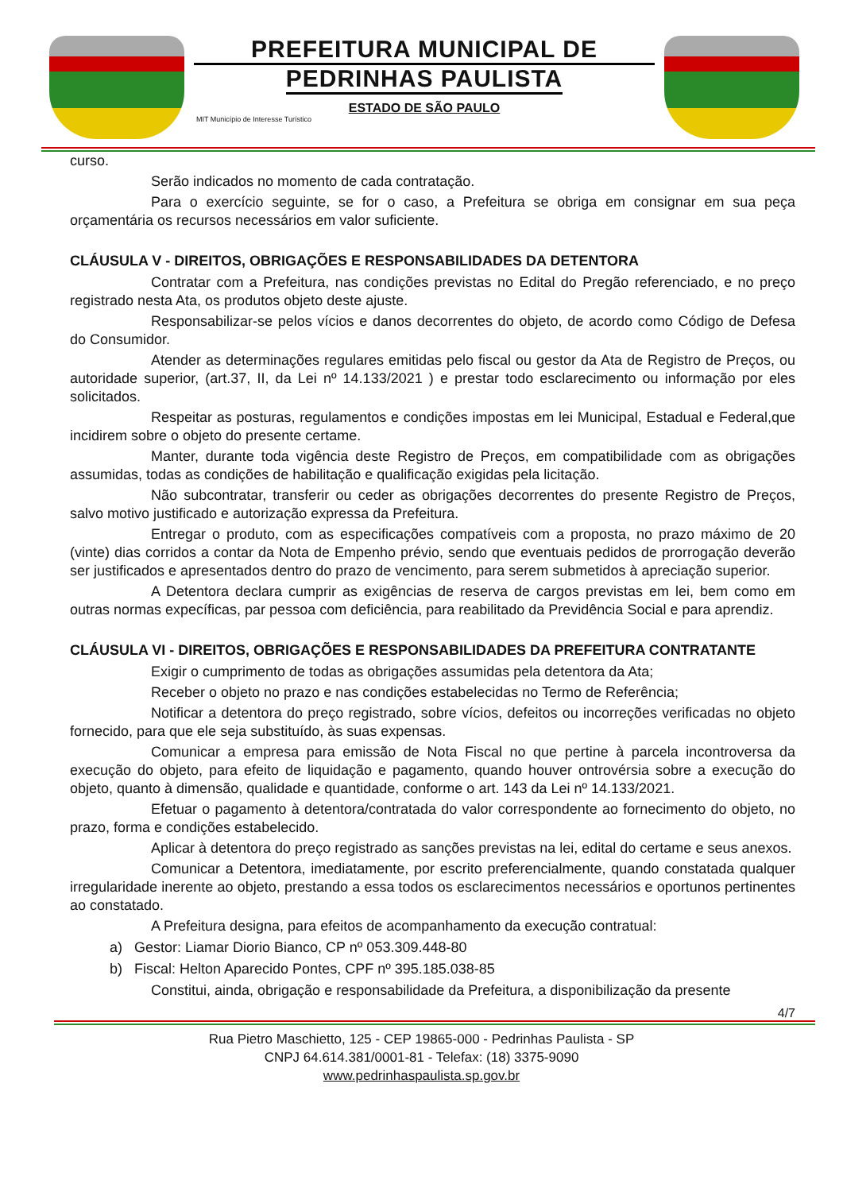PREFEITURA MUNICIPAL DE
PEDRINHAS PAULISTA
ESTADO DE SÃO PAULO
MIT Município de Interesse Turístico
curso.
Serão indicados no momento de cada contratação.
Para o exercício seguinte, se for o caso, a Prefeitura se obriga em consignar em sua peça orçamentária os recursos necessários em valor suficiente.
CLÁUSULA V - DIREITOS, OBRIGAÇÕES E RESPONSABILIDADES DA DETENTORA
Contratar com a Prefeitura, nas condições previstas no Edital do Pregão referenciado, e no preço registrado nesta Ata, os produtos objeto deste ajuste.
Responsabilizar-se pelos vícios e danos decorrentes do objeto, de acordo como Código de Defesa do Consumidor.
Atender as determinações regulares emitidas pelo fiscal ou gestor da Ata de Registro de Preços, ou autoridade superior, (art.37, II, da Lei nº 14.133/2021 ) e prestar todo esclarecimento ou informação por eles solicitados.
Respeitar as posturas, regulamentos e condições impostas em lei Municipal, Estadual e Federal,que incidirem sobre o objeto do presente certame.
Manter, durante toda vigência deste Registro de Preços, em compatibilidade com as obrigações assumidas, todas as condições de habilitação e qualificação exigidas pela licitação.
Não subcontratar, transferir ou ceder as obrigações decorrentes do presente Registro de Preços, salvo motivo justificado e autorização expressa da Prefeitura.
Entregar o produto, com as especificações compatíveis com a proposta, no prazo máximo de 20 (vinte) dias corridos a contar da Nota de Empenho prévio, sendo que eventuais pedidos de prorrogação deverão ser justificados e apresentados dentro do prazo de vencimento, para serem submetidos à apreciação superior.
A Detentora declara cumprir as exigências de reserva de cargos previstas em lei, bem como em outras normas expecíficas, par pessoa com deficiência, para reabilitado da Previdência Social e para aprendiz.
CLÁUSULA VI - DIREITOS, OBRIGAÇÕES E RESPONSABILIDADES DA PREFEITURA CONTRATANTE
Exigir o cumprimento de todas as obrigações assumidas pela detentora da Ata;
Receber o objeto no prazo e nas condições estabelecidas no Termo de Referência;
Notificar a detentora do preço registrado, sobre vícios, defeitos ou incorreções verificadas no objeto fornecido, para que ele seja substituído, às suas expensas.
Comunicar a empresa para emissão de Nota Fiscal no que pertine à parcela incontroversa da execução do objeto, para efeito de liquidação e pagamento, quando houver ontrovérsia sobre a execução do objeto, quanto à dimensão, qualidade e quantidade, conforme o art. 143 da Lei nº 14.133/2021.
Efetuar o pagamento à detentora/contratada do valor correspondente ao fornecimento do objeto, no prazo, forma e condições estabelecido.
Aplicar à detentora do preço registrado as sanções previstas na lei, edital do certame e seus anexos.
Comunicar a Detentora, imediatamente, por escrito preferencialmente, quando constatada qualquer irregularidade inerente ao objeto, prestando a essa todos os esclarecimentos necessários e oportunos pertinentes ao constatado.
A Prefeitura designa, para efeitos de acompanhamento da execução contratual:
a) Gestor: Liamar Diorio Bianco, CP nº 053.309.448-80
b) Fiscal: Helton Aparecido Pontes, CPF nº 395.185.038-85
Constitui, ainda, obrigação e responsabilidade da Prefeitura, a disponibilização da presente
4/7
Rua Pietro Maschietto, 125 - CEP 19865-000 - Pedrinhas Paulista - SP
CNPJ 64.614.381/0001-81 - Telefax: (18) 3375-9090
www.pedrinhaspaulista.sp.gov.br